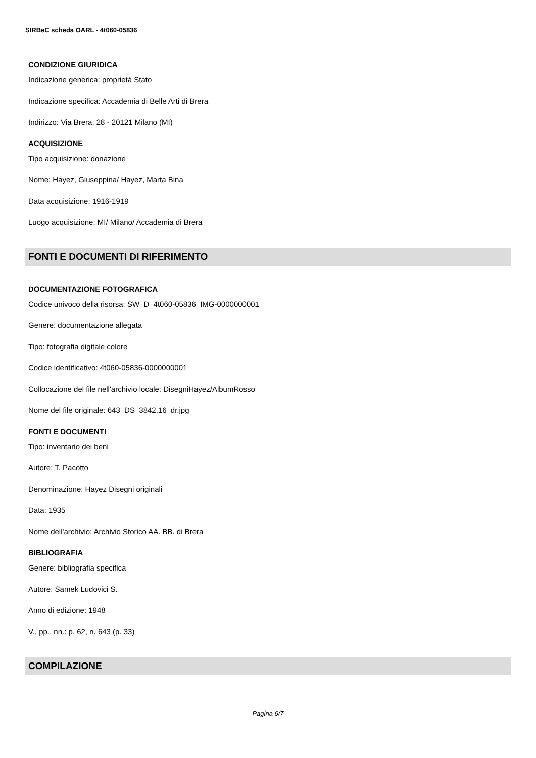SIRBeC scheda OARL - 4t060-05836
CONDIZIONE GIURIDICA
Indicazione generica: proprietà Stato
Indicazione specifica: Accademia di Belle Arti di Brera
Indirizzo: Via Brera, 28 - 20121 Milano (MI)
ACQUISIZIONE
Tipo acquisizione: donazione
Nome: Hayez, Giuseppina/ Hayez, Marta Bina
Data acquisizione: 1916-1919
Luogo acquisizione: MI/ Milano/ Accademia di Brera
FONTI E DOCUMENTI DI RIFERIMENTO
DOCUMENTAZIONE FOTOGRAFICA
Codice univoco della risorsa: SW_D_4t060-05836_IMG-0000000001
Genere: documentazione allegata
Tipo: fotografia digitale colore
Codice identificativo: 4t060-05836-0000000001
Collocazione del file nell'archivio locale: DisegniHayez/AlbumRosso
Nome del file originale: 643_DS_3842.16_dr.jpg
FONTI E DOCUMENTI
Tipo: inventario dei beni
Autore: T. Pacotto
Denominazione: Hayez Disegni originali
Data: 1935
Nome dell'archivio: Archivio Storico AA. BB. di Brera
BIBLIOGRAFIA
Genere: bibliografia specifica
Autore: Samek Ludovici S.
Anno di edizione: 1948
V., pp., nn.: p. 62, n. 643 (p. 33)
COMPILAZIONE
Pagina 6/7